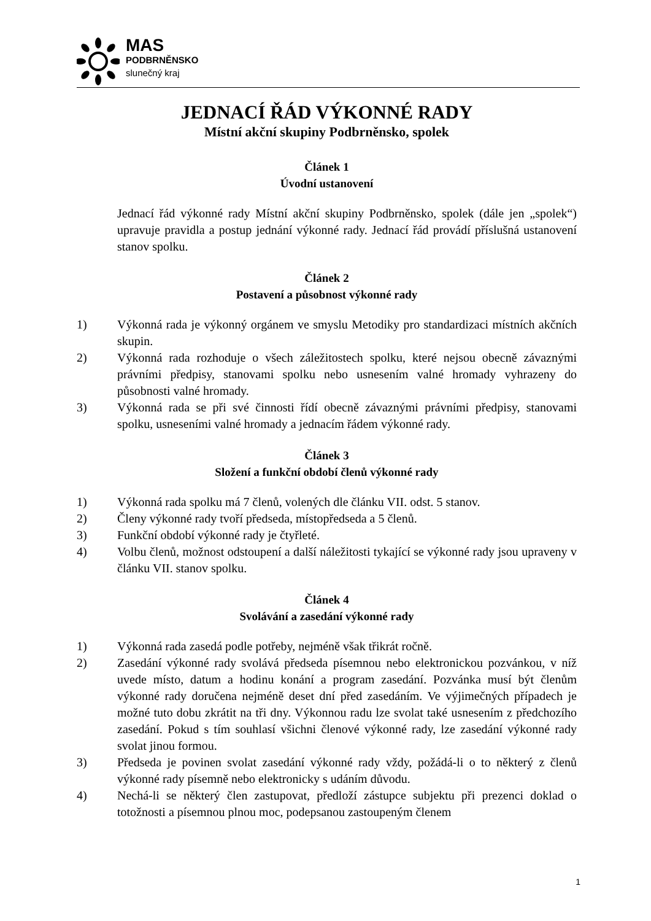MAS
PODBRNĚNSKO
slunečný kraj
JEDNACÍ ŘÁD VÝKONNÉ RADY
Místní akční skupiny Podbrněnsko, spolek
Článek 1
Úvodní ustanovení
Jednací řád výkonné rady Místní akční skupiny Podbrněnsko, spolek (dále jen „spolek“) upravuje pravidla a postup jednání výkonné rady. Jednací řád provádí příslušná ustanovení stanov spolku.
Článek 2
Postavení a působnost výkonné rady
1) Výkonná rada je výkonný orgánem ve smyslu Metodiky pro standardizaci místních akčních skupin.
2) Výkonná rada rozhoduje o všech záležitostech spolku, které nejsou obecně závaznými právními předpisy, stanovami spolku nebo usnesením valné hromady vyhrazeny do působnosti valné hromady.
3) Výkonná rada se při své činnosti řídí obecně závaznými právními předpisy, stanovami spolku, usneseními valné hromady a jednacím řádem výkonné rady.
Článek 3
Složení a funkční období členů výkonné rady
1) Výkonná rada spolku má 7 členů, volených dle článku VII. odst. 5 stanov.
2) Členy výkonné rady tvoří předseda, místopředseda a 5 členů.
3) Funkční období výkonné rady je čtyřleté.
4) Volbu členů, možnost odstoupení a další náležitosti tykající se výkonné rady jsou upraveny v článku VII. stanov spolku.
Článek 4
Svolávání a zasedání výkonné rady
1) Výkonná rada zasedá podle potřeby, nejméně však třikrát ročně.
2) Zasedání výkonné rady svolává předseda písemnou nebo elektronickou pozvánkou, v níž uvede místo, datum a hodinu konání a program zasedání. Pozvánka musí být členům výkonné rady doručena nejméně deset dní před zasedáním. Ve výjimečných případech je možné tuto dobu zkrátit na tři dny. Výkonnou radu lze svolat také usnesením z předchozího zasedání. Pokud s tím souhlasí všichni členové výkonné rady, lze zasedání výkonné rady svolat jinou formou.
3) Předseda je povinen svolat zasedání výkonné rady vždy, požádá-li o to některý z členů výkonné rady písemně nebo elektronicky s udáním důvodu.
4) Nechá-li se některý člen zastupovat, předloží zástupce subjektu při prezenci doklad o totožnosti a písemnou plnou moc, podepsanou zastoupeným členem
1